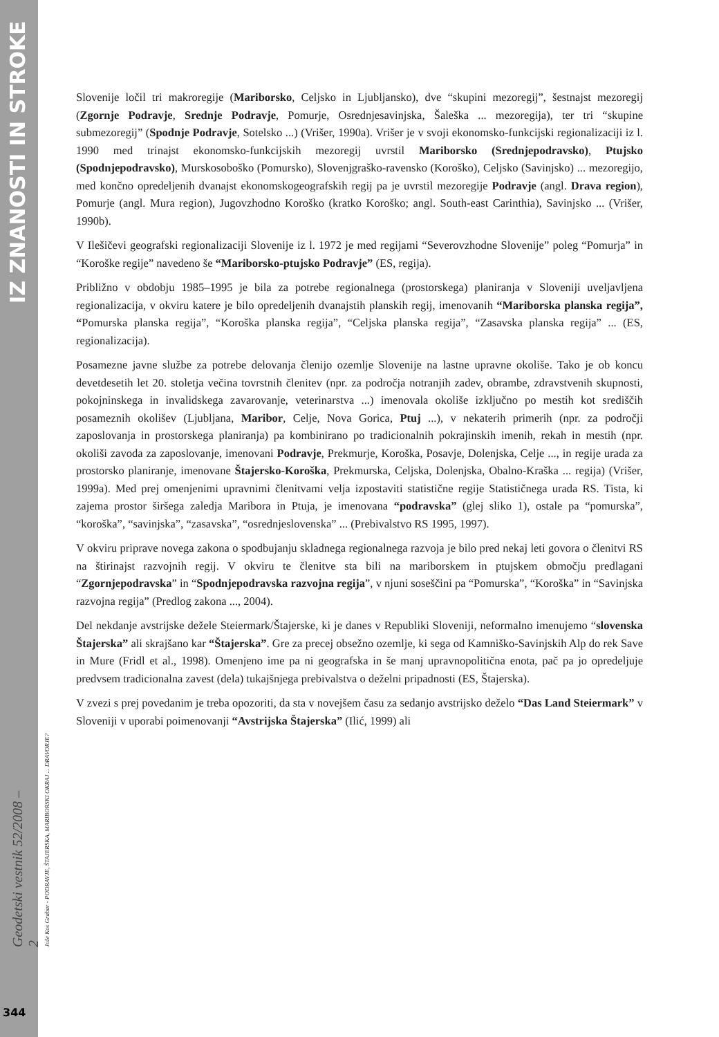IZ ZNANOSTI IN STROKE
Geodetski vestnik 52/2008 – 2
Jože Kos Grabar - PODRAVJE, ŠTAJERSKA, MARIBORSKI OKRAJ ... DRAVORJE?
344
Slovenije ločil tri makroregije (Mariborsko, Celjsko in Ljubljansko), dve “skupini mezoregij”, šestnajst mezoregij (Zgornje Podravje, Srednje Podravje, Pomurje, Osrednjesavinjska, Šaleška ... mezoregija), ter tri “skupine submezoregij” (Spodnje Podravje, Sotelsko ...) (Vrišer, 1990a). Vrišer je v svoji ekonomsko-funkcijski regionalizaciji iz l. 1990 med trinajst ekonomsko-funkcijskih mezoregij uvrstil Mariborsko (Srednjepodravsko), Ptujsko (Spodnjepodravsko), Murskosoboško (Pomursko), Slovenjgraško-ravensko (Koroško), Celjsko (Savinjsko) ... mezoregijo, med končno opredeljenih dvanajst ekonomskogeografskih regij pa je uvrstil mezoregije Podravje (angl. Drava region), Pomurje (angl. Mura region), Jugovzhodno Koroško (kratko Koroško; angl. South-east Carinthia), Savinjsko ... (Vrišer, 1990b).
V Ilešičevi geografski regionalizaciji Slovenije iz l. 1972 je med regijami “Severovzhodne Slovenije” poleg “Pomurja” in “Koroške regije” navedeno še “Mariborsko-ptujsko Podravje” (ES, regija).
Približno v obdobju 1985–1995 je bila za potrebe regionalnega (prostorskega) planiranja v Sloveniji uveljavljena regionalizacija, v okviru katere je bilo opredeljenih dvanajstih planskih regij, imenovanih “Mariborska planska regija”, “Pomurska planska regija”, “Koroška planska regija”, “Celjska planska regija”, “Zasavska planska regija” ... (ES, regionalizacija).
Posamezne javne službe za potrebe delovanja členijo ozemlje Slovenije na lastne upravne okoliše. Tako je ob koncu devetdesetih let 20. stoletja večina tovrstnih členitev (npr. za področja notranjih zadev, obrambe, zdravstvenih skupnosti, pokojninskega in invalidskega zavarovanje, veterinarstva ...) imenovala okoliše izključno po mestih kot središčih posameznih okolišev (Ljubljana, Maribor, Celje, Nova Gorica, Ptuj ...), v nekaterih primerih (npr. za področji zaposlovanja in prostorskega planiranja) pa kombinirano po tradicionalnih pokrajinskih imenih, rekah in mestih (npr. okoliši zavoda za zaposlovanje, imenovani Podravje, Prekmurje, Koroška, Posavje, Dolenjska, Celje ..., in regije urada za prostorsko planiranje, imenovane Štajersko-Koroška, Prekmurska, Celjska, Dolenjska, Obalno-Kraška ... regija) (Vrišer, 1999a). Med prej omenjenimi upravnimi členitvami velja izpostaviti statistične regije Statističnega urada RS. Tista, ki zajema prostor širšega zaledja Maribora in Ptuja, je imenovana “podravska” (glej sliko 1), ostale pa “pomurska”, “koroška”, “savinjska”, “zasavska”, “osrednjeslovenska” ... (Prebivalstvo RS 1995, 1997).
V okviru priprave novega zakona o spodbujanju skladnega regionalnega razvoja je bilo pred nekaj leti govora o členitvi RS na štirinajst razvojnih regij. V okviru te členitve sta bili na mariborskem in ptujskem območju predlagani “Zgornjepodravska” in “Spodnjepodravska razvojna regija”, v njuni soseščini pa “Pomurska”, “Koroška” in “Savinjska razvojna regija” (Predlog zakona ..., 2004).
Del nekdanje avstrijske dežele Steiermark/Štajerske, ki je danes v Republiki Sloveniji, neformalno imenujemo “slovenska Štajerska” ali skrajšano kar “Štajerska”. Gre za precej obsežno ozemlje, ki sega od Kamniško-Savinjskih Alp do rek Save in Mure (Fridl et al., 1998). Omenjeno ime pa ni geografska in še manj upravnopolitična enota, pač pa jo opredeljuje predvsem tradicionalna zavest (dela) tukajšnjega prebivalstva o deželni pripadnosti (ES, Štajerska).
V zvezi s prej povedanim je treba opozoriti, da sta v novejšem času za sedanjo avstrijsko deželo “Das Land Steiermark” v Sloveniji v uporabi poimenovanji “Avstrijska Štajerska” (Ilić, 1999) ali